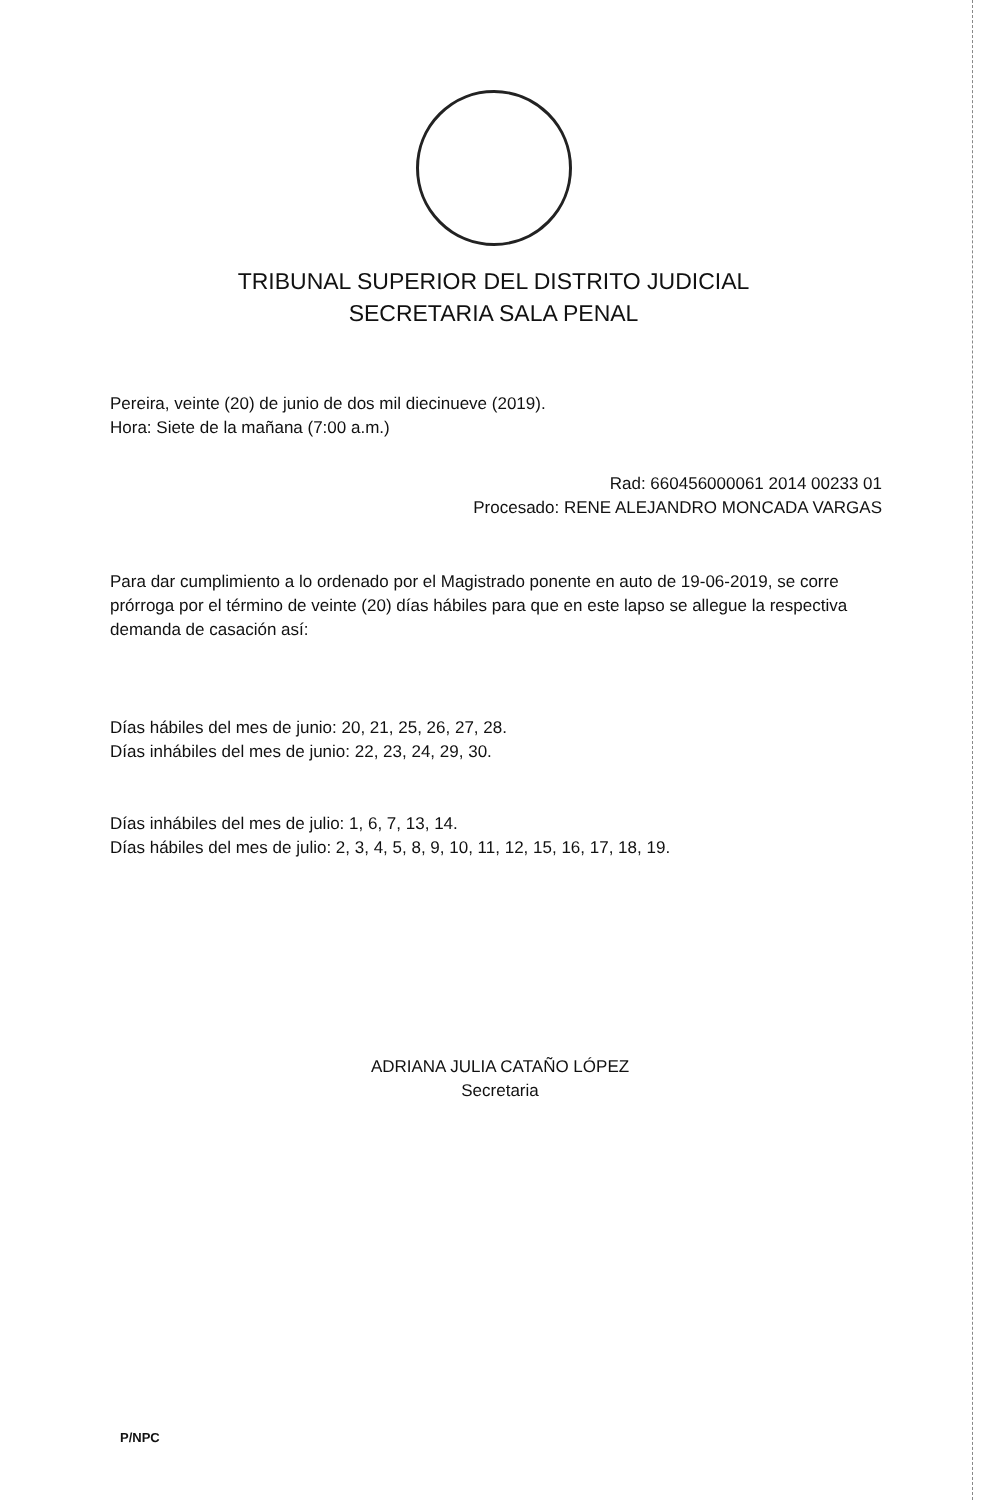TRIBUNAL SUPERIOR DEL DISTRITO JUDICIAL
SECRETARIA SALA PENAL
Pereira, veinte (20) de junio de dos mil diecinueve (2019).
Hora: Siete de la mañana (7:00 a.m.)
Rad: 660456000061 2014 00233 01
Procesado: RENE ALEJANDRO MONCADA VARGAS
Para dar cumplimiento a lo ordenado por el Magistrado ponente en auto de 19-06-2019, se corre prórroga por el término de veinte (20) días hábiles para que en este lapso se allegue la respectiva demanda de casación así:
Días hábiles del mes de junio: 20, 21, 25, 26, 27, 28.
Días inhábiles del mes de junio: 22, 23, 24, 29, 30.
Días inhábiles del mes de julio: 1, 6, 7, 13, 14.
Días hábiles del mes de julio: 2, 3, 4, 5, 8, 9, 10, 11, 12, 15, 16, 17, 18, 19.
ADRIANA JULIA CATAÑO LÓPEZ
Secretaria
P/NPC